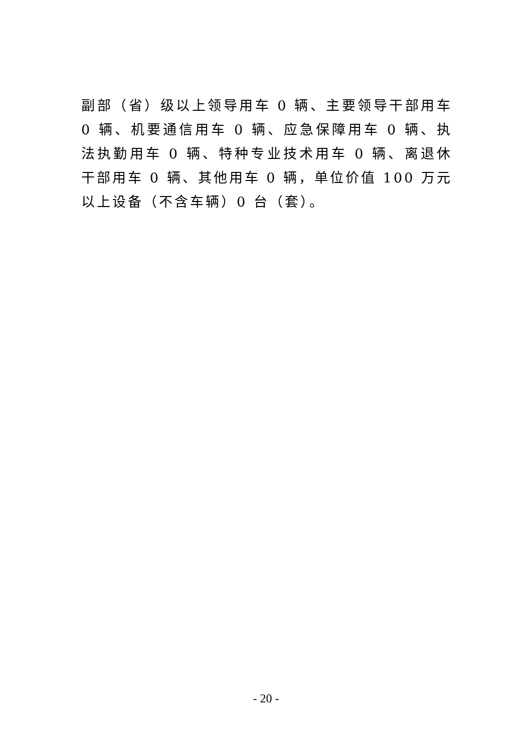副部（省）级以上领导用车 0 辆、主要领导干部用车 0 辆、机要通信用车 0 辆、应急保障用车 0 辆、执法执勤用车 0 辆、特种专业技术用车 0 辆、离退休干部用车 0 辆、其他用车 0 辆，单位价值 100 万元以上设备（不含车辆）0 台（套）。
- 20 -